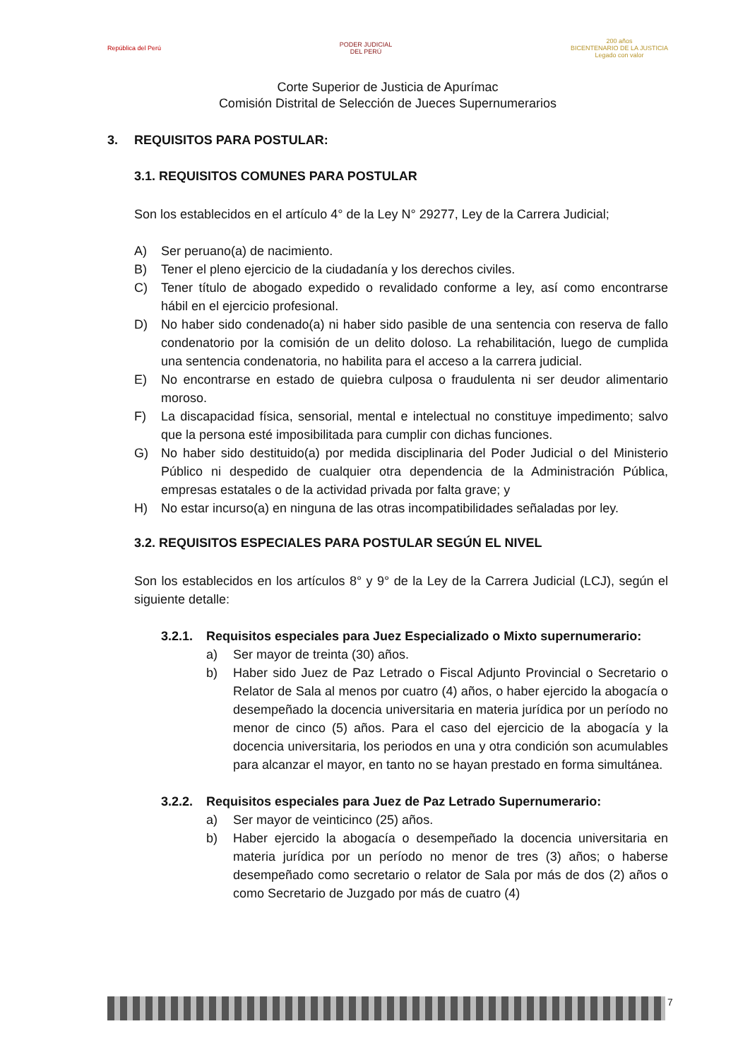República del Perú
PODER JUDICIAL
DEL PERÚ
200 años
BICENTENARIO DE LA JUSTICIA
Legado con valor
Corte Superior de Justicia de Apurímac
Comisión Distrital de Selección de Jueces Supernumerarios
3. REQUISITOS PARA POSTULAR:
3.1. REQUISITOS COMUNES PARA POSTULAR
Son los establecidos en el artículo 4° de la Ley N° 29277, Ley de la Carrera Judicial;
A) Ser peruano(a) de nacimiento.
B) Tener el pleno ejercicio de la ciudadanía y los derechos civiles.
C) Tener título de abogado expedido o revalidado conforme a ley, así como encontrarse hábil en el ejercicio profesional.
D) No haber sido condenado(a) ni haber sido pasible de una sentencia con reserva de fallo condenatorio por la comisión de un delito doloso. La rehabilitación, luego de cumplida una sentencia condenatoria, no habilita para el acceso a la carrera judicial.
E) No encontrarse en estado de quiebra culposa o fraudulenta ni ser deudor alimentario moroso.
F) La discapacidad física, sensorial, mental e intelectual no constituye impedimento; salvo que la persona esté imposibilitada para cumplir con dichas funciones.
G) No haber sido destituido(a) por medida disciplinaria del Poder Judicial o del Ministerio Público ni despedido de cualquier otra dependencia de la Administración Pública, empresas estatales o de la actividad privada por falta grave; y
H) No estar incurso(a) en ninguna de las otras incompatibilidades señaladas por ley.
3.2. REQUISITOS ESPECIALES PARA POSTULAR SEGÚN EL NIVEL
Son los establecidos en los artículos 8° y 9° de la Ley de la Carrera Judicial (LCJ), según el siguiente detalle:
3.2.1. Requisitos especiales para Juez Especializado o Mixto supernumerario:
a) Ser mayor de treinta (30) años.
b) Haber sido Juez de Paz Letrado o Fiscal Adjunto Provincial o Secretario o Relator de Sala al menos por cuatro (4) años, o haber ejercido la abogacía o desempeñado la docencia universitaria en materia jurídica por un período no menor de cinco (5) años. Para el caso del ejercicio de la abogacía y la docencia universitaria, los periodos en una y otra condición son acumulables para alcanzar el mayor, en tanto no se hayan prestado en forma simultánea.
3.2.2. Requisitos especiales para Juez de Paz Letrado Supernumerario:
a) Ser mayor de veinticinco (25) años.
b) Haber ejercido la abogacía o desempeñado la docencia universitaria en materia jurídica por un período no menor de tres (3) años; o haberse desempeñado como secretario o relator de Sala por más de dos (2) años o como Secretario de Juzgado por más de cuatro (4)
7